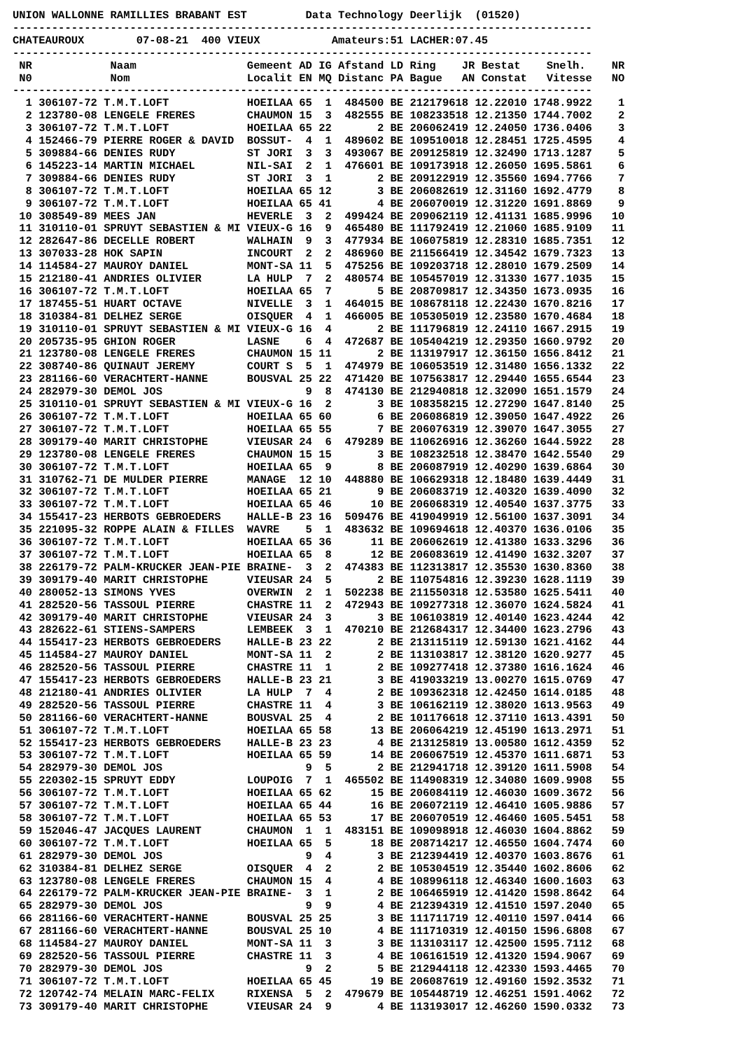UNION WALLONNE RAMILLIES BRABANT EST         Data Technology Deerlijk  (01520)
-----------------------------------------------------------------------------------------
CHATEAUROUX        07-08-21  400 VIEUX           Amateurs:51 LACHER:07.45
-----------------------------------------------------------------------------------------
 NR            Naam                 Gemeent AD IG Afstand LD Ring    JR Bestat    Snelh.    NR
 N0            Nom                  Localit EN MQ Distanc PA Bague   AN Constat   Vitesse   NO
-----------------------------------------------------------------------------------------
  1 306107-72 T.M.T.LOFT            HOEILAA 65  1  484500 BE 212179618 12.22010 1748.9922    1
  2 123780-08 LENGELE FRERES        CHAUMON 15  3  482555 BE 108233518 12.21350 1744.7002    2
  3 306107-72 T.M.T.LOFT            HOEILAA 65 22       2 BE 206062419 12.24050 1736.0406    3
  4 152466-79 PIERRE ROGER & DAVID  BOSSUT-  4  1  489602 BE 109510018 12.28451 1725.4595    4
  5 309884-66 DENIES RUDY           ST JORI  3  3  493067 BE 209125819 12.32490 1713.1287    5
  6 145223-14 MARTIN MICHAEL        NIL-SAI  2  1  476601 BE 109173918 12.26050 1695.5861    6
  7 309884-66 DENIES RUDY           ST JORI  3  1       2 BE 209122919 12.35560 1694.7766    7
  8 306107-72 T.M.T.LOFT            HOEILAA 65 12       3 BE 206082619 12.31160 1692.4779    8
  9 306107-72 T.M.T.LOFT            HOEILAA 65 41       4 BE 206070019 12.31220 1691.8869    9
 10 308549-89 MEES JAN              HEVERLE  3  2  499424 BE 209062119 12.41131 1685.9996   10
 11 310110-01 SPRUYT SEBASTIEN & MI VIEUX-G 16  9  465480 BE 111792419 12.21060 1685.9109   11
 12 282647-86 DECELLE ROBERT        WALHAIN  9  3  477934 BE 106075819 12.28310 1685.7351   12
 13 307033-28 HOK SAPIN             INCOURT  2  2  486960 BE 211566419 12.34542 1679.7323   13
 14 114584-27 MAUROY DANIEL         MONT-SA 11  5  475256 BE 109203718 12.28010 1679.2509   14
 15 212180-41 ANDRIES OLIVIER       LA HULP  7  2  480574 BE 105457019 12.31330 1677.1035   15
 16 306107-72 T.M.T.LOFT            HOEILAA 65  7       5 BE 208709817 12.34350 1673.0935   16
 17 187455-51 HUART OCTAVE          NIVELLE  3  1  464015 BE 108678118 12.22430 1670.8216   17
 18 310384-81 DELHEZ SERGE          OISQUER  4  1  466005 BE 105305019 12.23580 1670.4684   18
 19 310110-01 SPRUYT SEBASTIEN & MI VIEUX-G 16  4       2 BE 111796819 12.24110 1667.2915   19
 20 205735-95 GHION ROGER           LASNE    6  4  472687 BE 105404219 12.29350 1660.9792   20
 21 123780-08 LENGELE FRERES        CHAUMON 15 11       2 BE 113197917 12.36150 1656.8412   21
 22 308740-86 QUINAUT JEREMY        COURT S  5  1  474979 BE 106053519 12.31480 1656.1332   22
 23 281166-60 VERACHTERT-HANNE      BOUSVAL 25 22  471420 BE 107563817 12.29440 1655.6544   23
 24 282979-30 DEMOL JOS                      9  8  474130 BE 212940818 12.32090 1651.1579   24
 25 310110-01 SPRUYT SEBASTIEN & MI VIEUX-G 16  2       3 BE 108358215 12.27290 1647.8140   25
 26 306107-72 T.M.T.LOFT            HOEILAA 65 60       6 BE 206086819 12.39050 1647.4922   26
 27 306107-72 T.M.T.LOFT            HOEILAA 65 55       7 BE 206076319 12.39070 1647.3055   27
 28 309179-40 MARIT CHRISTOPHE      VIEUSAR 24  6  479289 BE 110626916 12.36260 1644.5922   28
 29 123780-08 LENGELE FRERES        CHAUMON 15 15       3 BE 108232518 12.38470 1642.5540   29
 30 306107-72 T.M.T.LOFT            HOEILAA 65  9       8 BE 206087919 12.40290 1639.6864   30
 31 310762-71 DE MULDER PIERRE      MANAGE  12 10  448880 BE 106629318 12.18480 1639.4449   31
 32 306107-72 T.M.T.LOFT            HOEILAA 65 21       9 BE 206083719 12.40320 1639.4090   32
 33 306107-72 T.M.T.LOFT            HOEILAA 65 46      10 BE 206068319 12.40540 1637.3775   33
 34 155417-23 HERBOTS GEBROEDERS    HALLE-B 23 16  509476 BE 419049919 12.56100 1637.3091   34
 35 221095-32 ROPPE ALAIN & FILLES  WAVRE    5  1  483632 BE 109694618 12.40370 1636.0106   35
 36 306107-72 T.M.T.LOFT            HOEILAA 65 36      11 BE 206062619 12.41380 1633.3296   36
 37 306107-72 T.M.T.LOFT            HOEILAA 65  8      12 BE 206083619 12.41490 1632.3207   37
 38 226179-72 PALM-KRUCKER JEAN-PIE BRAINE-  3  2  474383 BE 112313817 12.35530 1630.8360   38
 39 309179-40 MARIT CHRISTOPHE      VIEUSAR 24  5       2 BE 110754816 12.39230 1628.1119   39
 40 280052-13 SIMONS YVES           OVERWIN  2  1  502238 BE 211550318 12.53580 1625.5411   40
 41 282520-56 TASSOUL PIERRE        CHASTRE 11  2  472943 BE 109277318 12.36070 1624.5824   41
 42 309179-40 MARIT CHRISTOPHE      VIEUSAR 24  3       3 BE 106103819 12.40140 1623.4244   42
 43 282622-61 STIENS-SAMPERS        LEMBEEK  3  1  470210 BE 212684317 12.34400 1623.2796   43
 44 155417-23 HERBOTS GEBROEDERS    HALLE-B 23 22       2 BE 213115119 12.59130 1621.4162   44
 45 114584-27 MAUROY DANIEL         MONT-SA 11  2       2 BE 113103817 12.38120 1620.9277   45
 46 282520-56 TASSOUL PIERRE        CHASTRE 11  1       2 BE 109277418 12.37380 1616.1624   46
 47 155417-23 HERBOTS GEBROEDERS    HALLE-B 23 21       3 BE 419033219 13.00270 1615.0769   47
 48 212180-41 ANDRIES OLIVIER       LA HULP  7  4       2 BE 109362318 12.42450 1614.0185   48
 49 282520-56 TASSOUL PIERRE        CHASTRE 11  4       3 BE 106162119 12.38020 1613.9563   49
 50 281166-60 VERACHTERT-HANNE      BOUSVAL 25  4       2 BE 101176618 12.37110 1613.4391   50
 51 306107-72 T.M.T.LOFT            HOEILAA 65 58      13 BE 206064219 12.45190 1613.2971   51
 52 155417-23 HERBOTS GEBROEDERS    HALLE-B 23 23       4 BE 213125819 13.00580 1612.4359   52
 53 306107-72 T.M.T.LOFT            HOEILAA 65 59      14 BE 206067519 12.45370 1611.6871   53
 54 282979-30 DEMOL JOS                      9  5       2 BE 212941718 12.39120 1611.5908   54
 55 220302-15 SPRUYT EDDY           LOUPOIG  7  1  465502 BE 114908319 12.34080 1609.9908   55
 56 306107-72 T.M.T.LOFT            HOEILAA 65 62      15 BE 206084119 12.46030 1609.3672   56
 57 306107-72 T.M.T.LOFT            HOEILAA 65 44      16 BE 206072119 12.46410 1605.9886   57
 58 306107-72 T.M.T.LOFT            HOEILAA 65 53      17 BE 206070519 12.46460 1605.5451   58
 59 152046-47 JACQUES LAURENT       CHAUMON  1  1  483151 BE 109098918 12.46030 1604.8862   59
 60 306107-72 T.M.T.LOFT            HOEILAA 65  5      18 BE 208714217 12.46550 1604.7474   60
 61 282979-30 DEMOL JOS                      9  4       3 BE 212394419 12.40370 1603.8676   61
 62 310384-81 DELHEZ SERGE          OISQUER  4  2       2 BE 105304519 12.35440 1602.8606   62
 63 123780-08 LENGELE FRERES        CHAUMON 15  4       4 BE 108996118 12.46340 1600.1603   63
 64 226179-72 PALM-KRUCKER JEAN-PIE BRAINE-  3  1       2 BE 106465919 12.41420 1598.8642   64
 65 282979-30 DEMOL JOS                      9  9       4 BE 212394319 12.41510 1597.2040   65
 66 281166-60 VERACHTERT-HANNE      BOUSVAL 25 25       3 BE 111711719 12.40110 1597.0414   66
 67 281166-60 VERACHTERT-HANNE      BOUSVAL 25 10       4 BE 111710319 12.40150 1596.6808   67
 68 114584-27 MAUROY DANIEL         MONT-SA 11  3       3 BE 113103117 12.42500 1595.7112   68
 69 282520-56 TASSOUL PIERRE        CHASTRE 11  3       4 BE 106161519 12.41320 1594.9067   69
 70 282979-30 DEMOL JOS                      9  2       5 BE 212944118 12.42330 1593.4465   70
 71 306107-72 T.M.T.LOFT            HOEILAA 65 45      19 BE 206087619 12.49160 1592.3532   71
 72 120742-74 MELAIN MARC-FELIX     RIXENSA  5  2  479679 BE 105448719 12.46251 1591.4062   72
 73 309179-40 MARIT CHRISTOPHE      VIEUSAR 24  9       4 BE 113193017 12.46260 1590.0332   73